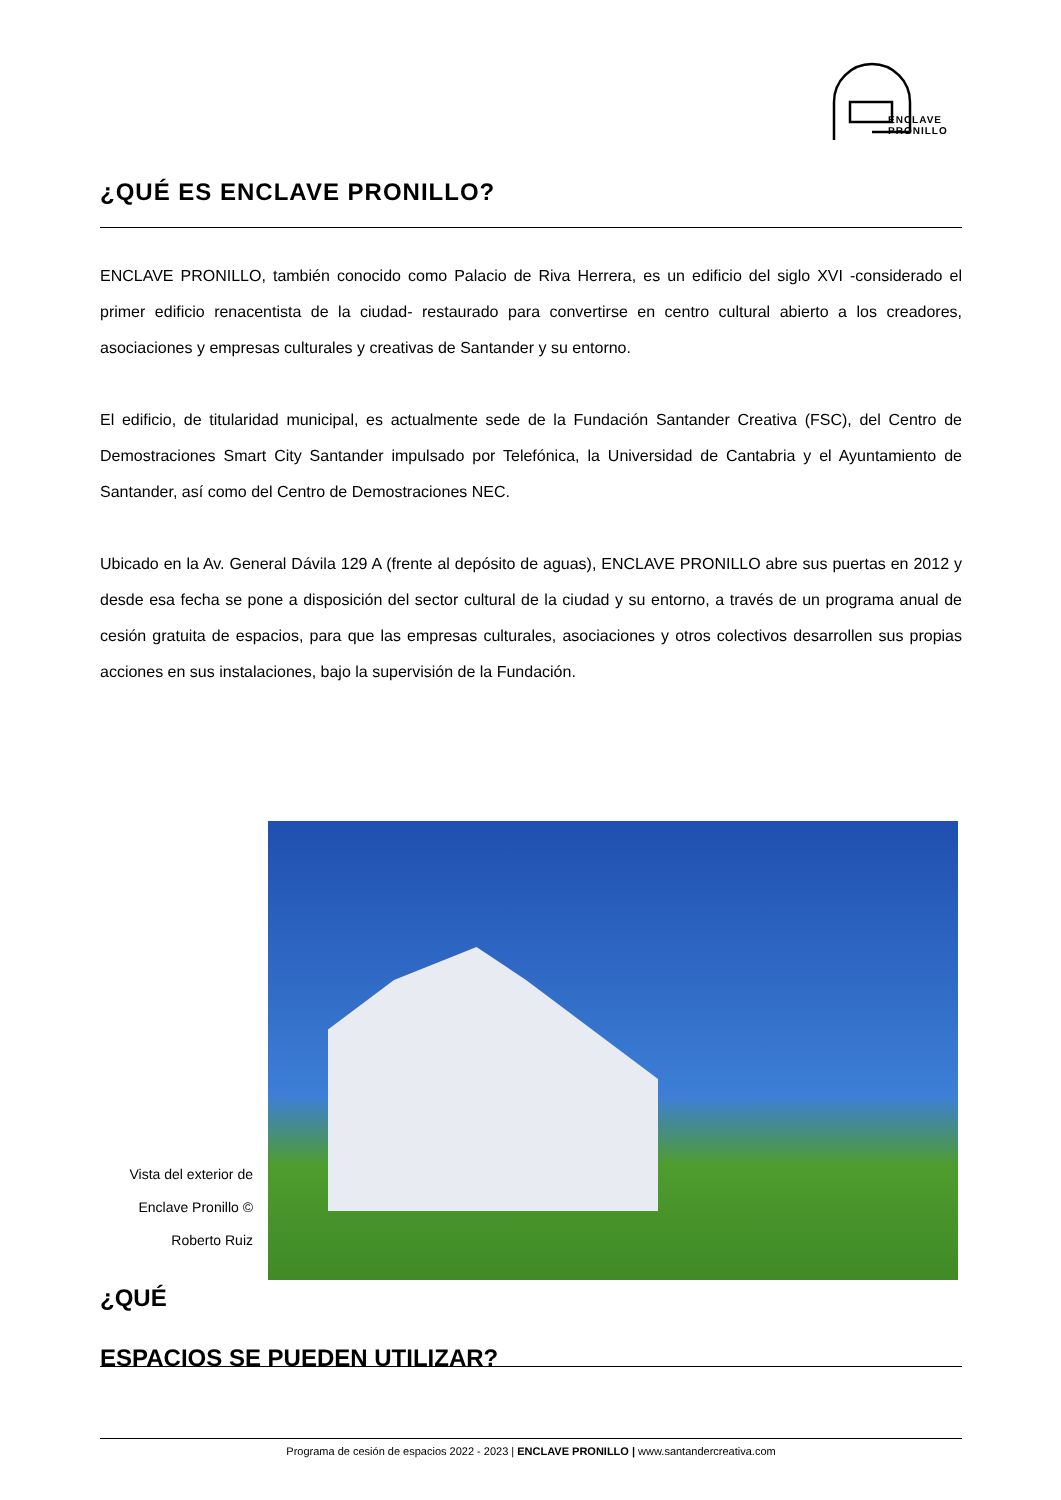ENCLAVE
PRONILLO
¿QUÉ ES ENCLAVE PRONILLO?
ENCLAVE PRONILLO, también conocido como Palacio de Riva Herrera, es un edificio del siglo XVI -considerado el primer edificio renacentista de la ciudad- restaurado para convertirse en centro cultural abierto a los creadores, asociaciones y empresas culturales y creativas de Santander y su entorno.
El edificio, de titularidad municipal, es actualmente sede de la Fundación Santander Creativa (FSC), del Centro de Demostraciones Smart City Santander impulsado por Telefónica, la Universidad de Cantabria y el Ayuntamiento de Santander, así como del Centro de Demostraciones NEC.
Ubicado en la Av. General Dávila 129 A (frente al depósito de aguas), ENCLAVE PRONILLO abre sus puertas en 2012 y desde esa fecha se pone a disposición del sector cultural de la ciudad y su entorno, a través de un programa anual de cesión gratuita de espacios, para que las empresas culturales, asociaciones y otros colectivos desarrollen sus propias acciones en sus instalaciones, bajo la supervisión de la Fundación.
Vista del exterior de Enclave Pronillo © Roberto Ruiz
¿QUÉ
ESPACIOS SE PUEDEN UTILIZAR?
Programa de cesión de espacios 2022 - 2023 | ENCLAVE PRONILLO | www.santandercreativa.com